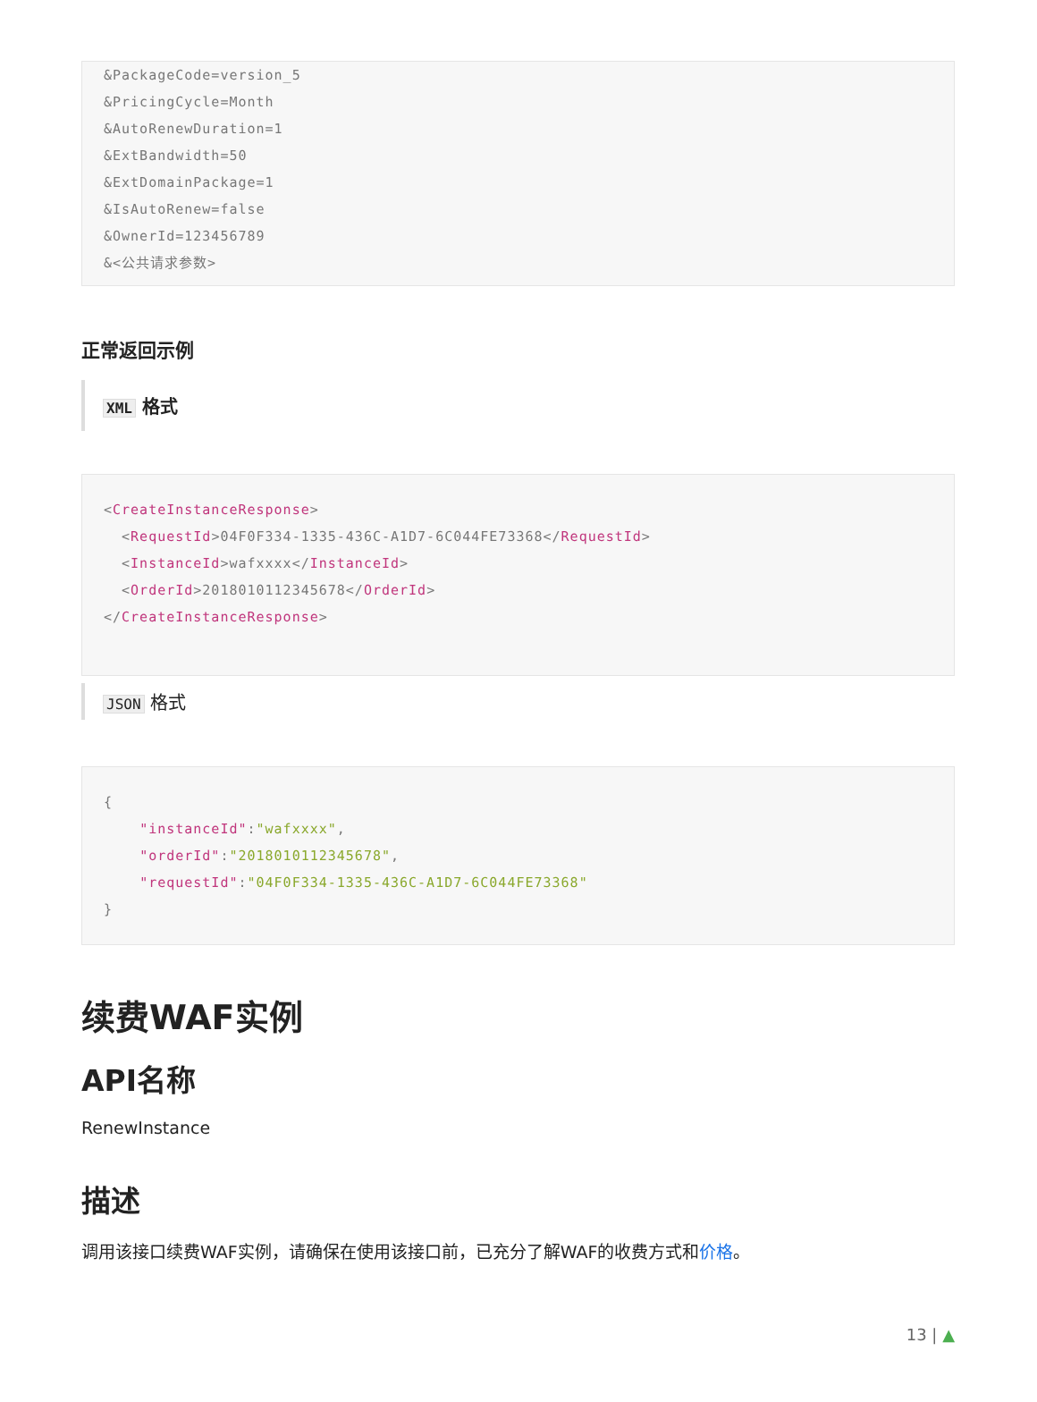&PackageCode=version_5
&PricingCycle=Month
&AutoRenewDuration=1
&ExtBandwidth=50
&ExtDomainPackage=1
&IsAutoRenew=false
&OwnerId=123456789
&<公共请求参数>
正常返回示例
XML 格式
<CreateInstanceResponse>
  <RequestId>04F0F334-1335-436C-A1D7-6C044FE73368</RequestId>
  <InstanceId>wafxxxx</InstanceId>
  <OrderId>2018010112345678</OrderId>
</CreateInstanceResponse>
JSON 格式
{
    "instanceId":"wafxxxx",
    "orderId":"2018010112345678",
    "requestId":"04F0F334-1335-436C-A1D7-6C044FE73368"
}
续费WAF实例
API名称
RenewInstance
描述
调用该接口续费WAF实例，请确保在使用该接口前，已充分了解WAF的收费方式和价格。
13 | ▲